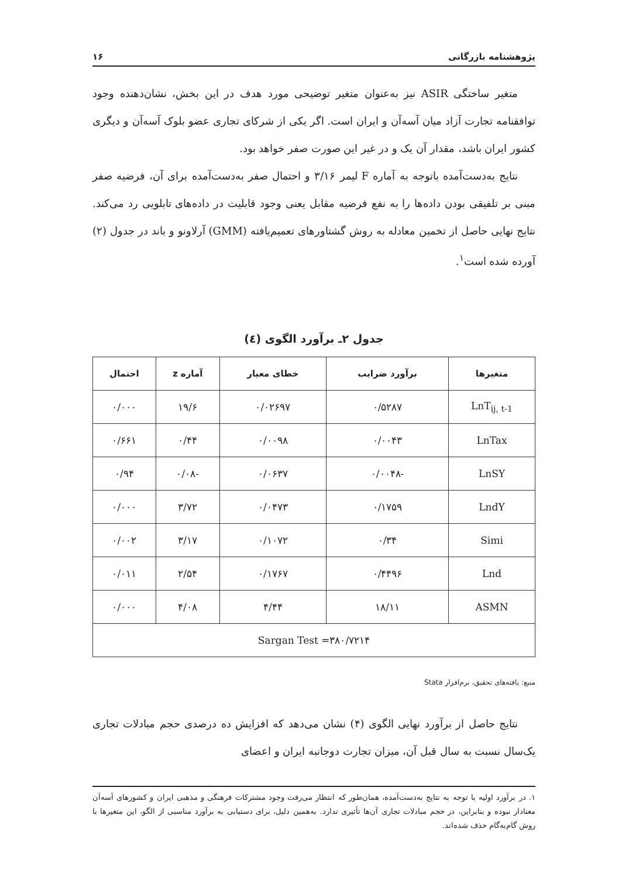پژوهشنامه بازرگانی ۱۶
متغیر ساختگی ASIR نیز به‌عنوان متغیر توضیحی مورد هدف در این بخش، نشان‌دهنده وجود توافقنامه تجارت آزاد میان آسه‌آن و ایران است. اگر یکی از شرکای تجاری عضو بلوک آسه‌آن و دیگری کشور ایران باشد، مقدار آن یک و در غیر این صورت صفر خواهد بود.
نتایج به‌دست‌آمده باتوجه به آماره F لیمر ۳/۱۶ و احتمال صفر به‌دست‌آمده برای آن، فرضیه صفر مبنی بر تلفیقی بودن داده‌ها را به نفع فرضیه مقابل یعنی وجود قابلیت در داده‌های تابلویی رد می‌کند. نتایج نهایی حاصل از تخمین معادله به روش گشتاورهای تعمیم‌یافته (GMM) آرلاونو و باند در جدول (۲) آورده شده است<sup>۱</sup>.
جدول ۲ـ برآورد الگوی (٤)
| متغیرها | برآورد ضرایب | خطای معیار | آماره z | احتمال |
| --- | --- | --- | --- | --- |
| LnT<sub>ij, t-1</sub> | ۰/۵۲۸۷ | ۰/۰۲۶۹۷ | ۱۹/۶ | ۰/۰۰۰ |
| LnTax | ۰/۰۰۴۳ | ۰/۰۰۹۸ | ۰/۴۴ | ۰/۶۶۱ |
| LnSY | -۰/۰۰۴۸ | ۰/۰۶۳۷ | -۰/۰۸ | ۰/۹۴ |
| LndY | ۰/۱۷۵۹ | ۰/۰۴۷۳ | ۳/۷۲ | ۰/۰۰۰ |
| Simi | ۰/۳۴ | ۰/۱۰۷۲ | ۳/۱۷ | ۰/۰۰۲ |
| Lnd | ۰/۴۴۹۶ | ۰/۱۷۶۷ | ۲/۵۴ | ۰/۰۱۱ |
| ASMN | ۱۸/۱۱ | ۴/۴۴ | ۴/۰۸ | ۰/۰۰۰ |
| Sargan Test =۳۸۰/۷۲۱۴ | | | | |
منبع: یافته‌های تحقیق، نرم‌افزار Stata
نتایج حاصل از برآورد نهایی الگوی (۴) نشان می‌دهد که افزایش ده درصدی حجم مبادلات تجاری یک‌سال نسبت به سال قبل آن، میزان تجارت دوجانبه ایران و اعضای
۱. در برآورد اولیه با توجه به نتایج به‌دست‌آمده، همان‌طور که انتظار می‌رفت وجود مشترکات فرهنگی و مذهبی ایران و کشورهای آسه‌آن معنادار نبوده و بنابراین، در حجم مبادلات تجاری آن‌ها تأثیری ندارد. به‌همین دلیل، برای دستیابی به برآورد مناسبی از الگو، این متغیرها با روش گام‌به‌گام حذف شده‌اند.